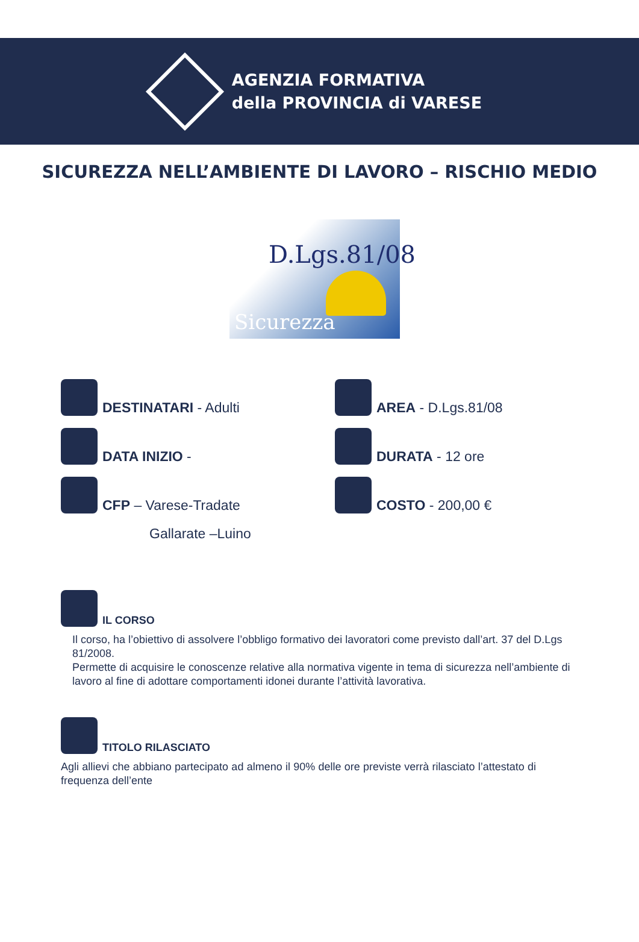AGENZIA FORMATIVA
della PROVINCIA di VARESE
SICUREZZA NELL’AMBIENTE DI LAVORO – RISCHIO MEDIO
D.Lgs.81/08
Sicurezza
DESTINATARI - Adulti
AREA - D.Lgs.81/08
DATA INIZIO -
DURATA - 12 ore
CFP – Varese-Tradate
COSTO - 200,00 €
Gallarate –Luino
IL CORSO
Il corso, ha l’obiettivo di assolvere l’obbligo formativo dei lavoratori come previsto dall’art. 37 del D.Lgs 81/2008.
Permette di acquisire le conoscenze relative alla normativa vigente in tema di sicurezza nell’ambiente di lavoro al fine di adottare comportamenti idonei durante l’attività lavorativa.
TITOLO RILASCIATO
Agli allievi che abbiano partecipato ad almeno il 90% delle ore previste verrà rilasciato l’attestato di frequenza dell’ente